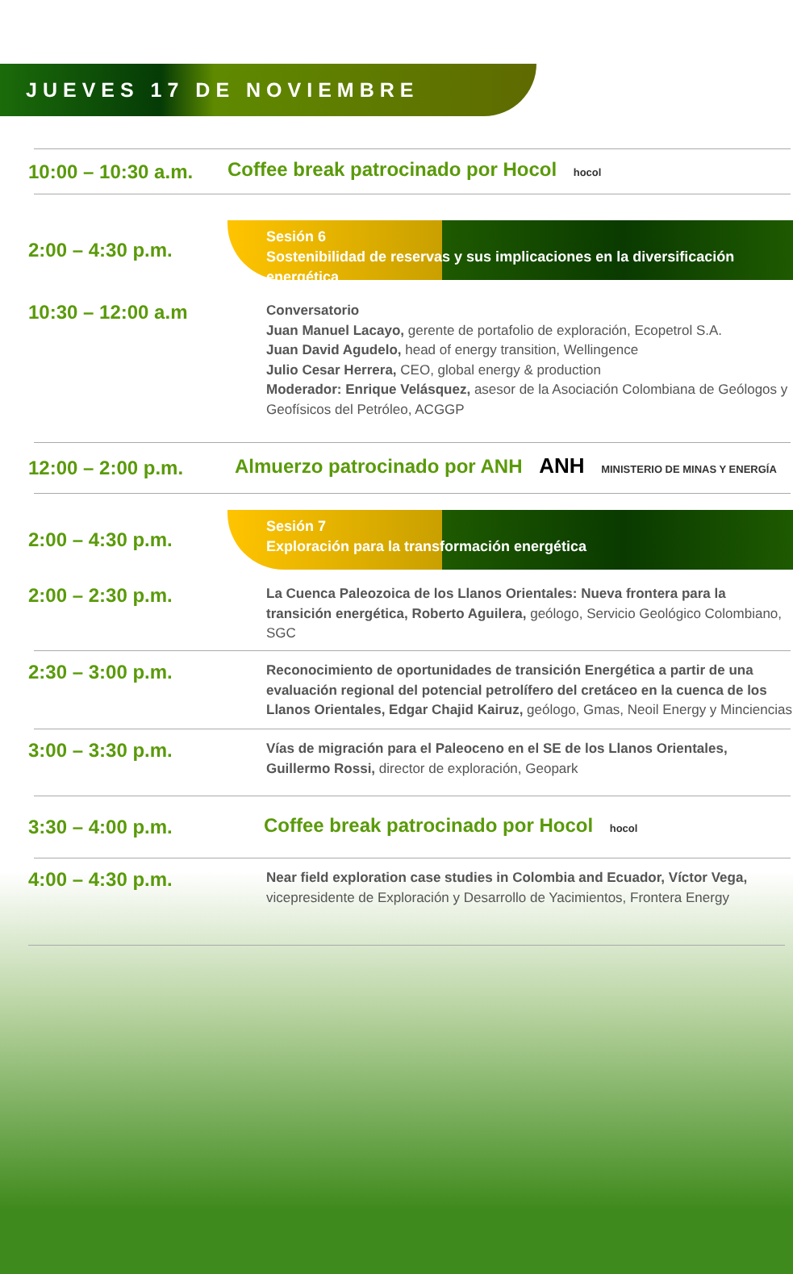JUEVES 17 DE NOVIEMBRE
10:00 – 10:30 a.m.
Coffee break patrocinado por Hocol hocol
2:00 – 4:30 p.m.
Sesión 6
Sostenibilidad de reservas y sus implicaciones en la diversificación energética
10:30 – 12:00 a.m
Conversatorio
Juan Manuel Lacayo, gerente de portafolio de exploración, Ecopetrol S.A.
Juan David Agudelo, head of energy transition, Wellingence
Julio Cesar Herrera, CEO, global energy & production
Moderador: Enrique Velásquez, asesor de la Asociación Colombiana de Geólogos y Geofísicos del Petróleo, ACGGP
12:00 – 2:00 p.m.
Almuerzo patrocinado por ANH ANH MINISTERIO DE MINAS Y ENERGÍA
2:00 – 4:30 p.m.
Sesión 7
Exploración para la transformación energética
2:00 – 2:30 p.m.
La Cuenca Paleozoica de los Llanos Orientales: Nueva frontera para la transición energética, Roberto Aguilera, geólogo, Servicio Geológico Colombiano, SGC
2:30 – 3:00 p.m.
Reconocimiento de oportunidades de transición Energética a partir de una evaluación regional del potencial petrolífero del cretáceo en la cuenca de los Llanos Orientales, Edgar Chajid Kairuz, geólogo, Gmas, Neoil Energy y Minciencias
3:00 – 3:30 p.m.
Vías de migración para el Paleoceno en el SE de los Llanos Orientales, Guillermo Rossi, director de exploración, Geopark
3:30 – 4:00 p.m.
Coffee break patrocinado por Hocol hocol
4:00 – 4:30 p.m.
Near field exploration case studies in Colombia and Ecuador, Víctor Vega, vicepresidente de Exploración y Desarrollo de Yacimientos, Frontera Energy